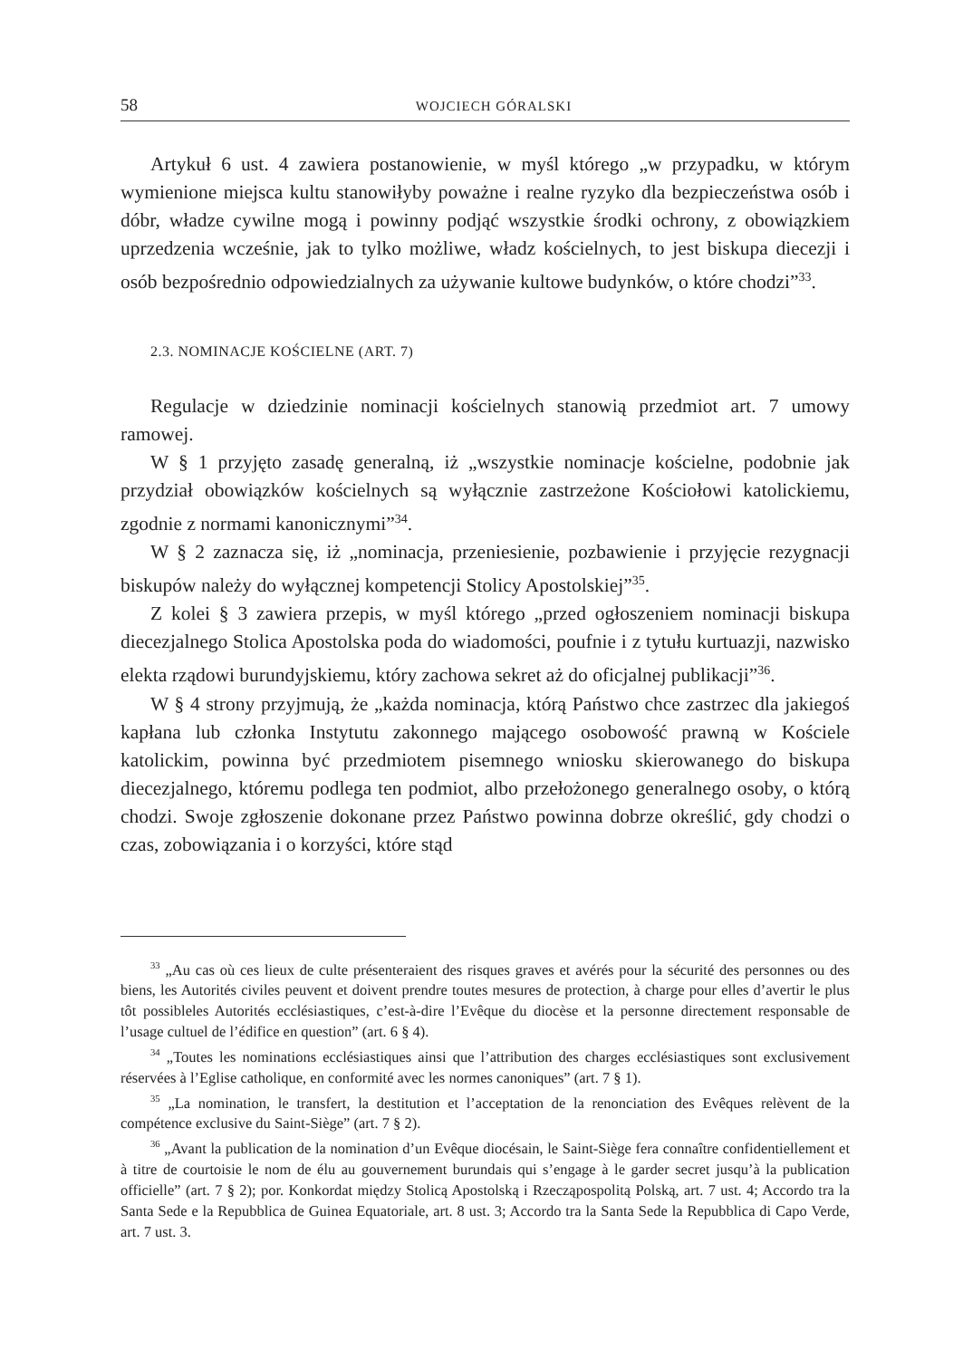58 WOJCIECH GÓRALSKI
Artykuł 6 ust. 4 zawiera postanowienie, w myśl którego „w przypadku, w którym wymienione miejsca kultu stanowiłyby poważne i realne ryzyko dla bezpieczeństwa osób i dóbr, władze cywilne mogą i powinny podjąć wszystkie środki ochrony, z obowiązkiem uprzedzenia wcześnie, jak to tylko możliwe, władz kościelnych, to jest biskupa diecezji i osób bezpośrednio odpowiedzialnych za używanie kultowe budynków, o które chodzi”<sup>33</sup>.
2.3. NOMINACJE KOŚCIELNE (ART. 7)
Regulacje w dziedzinie nominacji kościelnych stanowią przedmiot art. 7 umowy ramowej.
W § 1 przyjęto zasadę generalną, iż „wszystkie nominacje kościelne, podobnie jak przydział obowiązków kościelnych są wyłącznie zastrzeżone Kościołowi katolickiemu, zgodnie z normami kanonicznymi”<sup>34</sup>.
W § 2 zaznacza się, iż „nominacja, przeniesienie, pozbawienie i przyjęcie rezygnacji biskupów należy do wyłącznej kompetencji Stolicy Apostolskiej”<sup>35</sup>.
Z kolei § 3 zawiera przepis, w myśl którego „przed ogłoszeniem nominacji biskupa diecezjalnego Stolica Apostolska poda do wiadomości, poufnie i z tytułu kurtuazji, nazwisko elekta rządowi burundyjskiemu, który zachowa sekret aż do oficjalnej publikacji”<sup>36</sup>.
W § 4 strony przyjmują, że „każda nominacja, którą Państwo chce zastrzec dla jakiegoś kapłana lub członka Instytutu zakonnego mającego osobowość prawną w Kościele katolickim, powinna być przedmiotem pisemnego wniosku skierowanego do biskupa diecezjalnego, któremu podlega ten podmiot, albo przełożonego generalnego osoby, o którą chodzi. Swoje zgłoszenie dokonane przez Państwo powinna dobrze określić, gdy chodzi o czas, zobowiązania i o korzyści, które stąd
<sup>33</sup> „Au cas où ces lieux de culte présenteraient des risques graves et avérés pour la sécurité des personnes ou des biens, les Autorités civiles peuvent et doivent prendre toutes mesures de protection, à charge pour elles d’avertir le plus tôt possibleles Autorités ecclésiastiques, c’est-à-dire l’Evêque du diocèse et la personne directement responsable de l’usage cultuel de l’édifice en question” (art. 6 § 4).
<sup>34</sup> „Toutes les nominations ecclésiastiques ainsi que l’attribution des charges ecclésiastiques sont exclusivement réservées à l’Eglise catholique, en conformité avec les normes canoniques” (art. 7 § 1).
<sup>35</sup> „La nomination, le transfert, la destitution et l’acceptation de la renonciation des Evêques relèvent de la compétence exclusive du Saint-Siège” (art. 7 § 2).
<sup>36</sup> „Avant la publication de la nomination d’un Evêque diocésain, le Saint-Siège fera connaître confidentiellement et à titre de courtoisie le nom de élu au gouvernement burundais qui s’engage à le garder secret jusqu’à la publication officielle” (art. 7 § 2); por. Konkordat między Stolicą Apostolską i Rzeczą­pospolitą Polską, art. 7 ust. 4; Accordo tra la Santa Sede e la Repubblica de Guinea Equatoriale, art. 8 ust. 3; Accordo tra la Santa Sede la Repubblica di Capo Verde, art. 7 ust. 3.